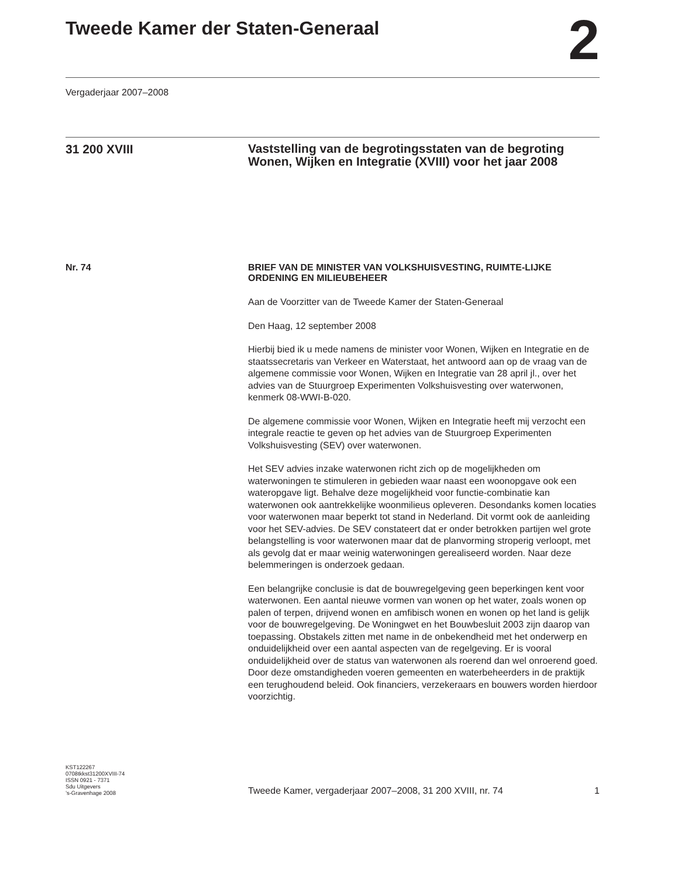Tweede Kamer der Staten-Generaal
2
Vergaderjaar 2007–2008
31 200 XVIII
Vaststelling van de begrotingsstaten van de begroting Wonen, Wijken en Integratie (XVIII) voor het jaar 2008
Nr. 74
BRIEF VAN DE MINISTER VAN VOLKSHUISVESTING, RUIMTE-LIJKE ORDENING EN MILIEUBEHEER
Aan de Voorzitter van de Tweede Kamer der Staten-Generaal
Den Haag, 12 september 2008
Hierbij bied ik u mede namens de minister voor Wonen, Wijken en Integratie en de staatssecretaris van Verkeer en Waterstaat, het antwoord aan op de vraag van de algemene commissie voor Wonen, Wijken en Integratie van 28 april jl., over het advies van de Stuurgroep Experimenten Volkshuisvesting over waterwonen, kenmerk 08-WWI-B-020.
De algemene commissie voor Wonen, Wijken en Integratie heeft mij verzocht een integrale reactie te geven op het advies van de Stuurgroep Experimenten Volkshuisvesting (SEV) over waterwonen.
Het SEV advies inzake waterwonen richt zich op de mogelijkheden om waterwoningen te stimuleren in gebieden waar naast een woonopgave ook een wateropgave ligt. Behalve deze mogelijkheid voor functie-combinatie kan waterwonen ook aantrekkelijke woonmilieus opleveren. Desondanks komen locaties voor waterwonen maar beperkt tot stand in Nederland. Dit vormt ook de aanleiding voor het SEV-advies. De SEV constateert dat er onder betrokken partijen wel grote belangstelling is voor waterwonen maar dat de planvorming stroperig verloopt, met als gevolg dat er maar weinig waterwoningen gerealiseerd worden. Naar deze belemmeringen is onderzoek gedaan.
Een belangrijke conclusie is dat de bouwregelgeving geen beperkingen kent voor waterwonen. Een aantal nieuwe vormen van wonen op het water, zoals wonen op palen of terpen, drijvend wonen en amfibisch wonen en wonen op het land is gelijk voor de bouwregelgeving. De Woningwet en het Bouwbesluit 2003 zijn daarop van toepassing. Obstakels zitten met name in de onbekendheid met het onderwerp en onduidelijkheid over een aantal aspecten van de regelgeving. Er is vooral onduidelijkheid over de status van waterwonen als roerend dan wel onroerend goed. Door deze omstandigheden voeren gemeenten en waterbeheerders in de praktijk een terughoudend beleid. Ook financiers, verzekeraars en bouwers worden hierdoor voorzichtig.
KST122267
0708tkkst31200XVIII-74
ISSN 0921 - 7371
Sdu Uitgevers
’s-Gravenhage 2008
Tweede Kamer, vergaderjaar 2007–2008, 31 200 XVIII, nr. 74 1